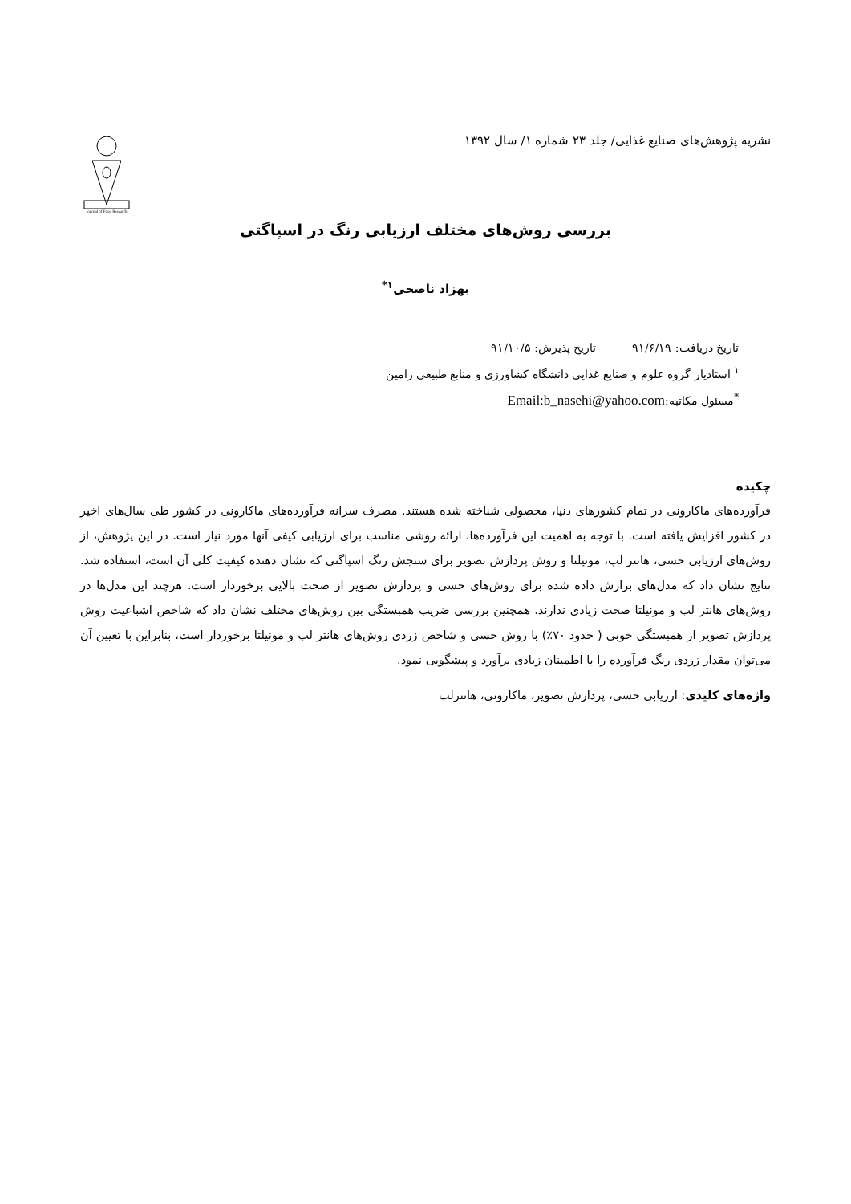نشریه پژوهش‌های صنایع غذایی/ جلد ۲۳ شماره ۱/ سال ۱۳۹۲
Journal of Food Research
بررسی روش‌های مختلف ارزیابی رنگ در اسپاگتی
بهزاد ناصحی<sup>۱*</sup>
تاریخ دریافت: ۹۱/۶/۱۹ تاریخ پذیرش: ۹۱/۱۰/۵
<sup>۱</sup> استادیار گروه علوم و صنایع غذایی دانشگاه کشاورزی و منابع طبیعی رامین
<sup>*</sup> مسئول مکاتبه:Email:b_nasehi@yahoo.com
چکیده
فرآورده‌های ماکارونی در تمام کشورهای دنیا، محصولی شناخته شده هستند. مصرف سرانه فرآورده‌های ماکارونی در کشور طی سال‌های اخیر در کشور افزایش یافته است. با توجه به اهمیت این فرآورده‌ها، ارائه روشی مناسب برای ارزیابی کیفی آنها مورد نیاز است. در این پژوهش، از روش‌های ارزیابی حسی، هانتر لب، مونیلتا و روش پردازش تصویر برای سنجش رنگ اسپاگتی که نشان دهنده کیفیت کلی آن است، استفاده شد. نتایج نشان داد که مدل‌های برازش داده شده برای روش‌های حسی و پردازش تصویر از صحت بالایی برخوردار است. هرچند این مدل‌ها در روش‌های هانتر لب و مونیلتا صحت زیادی ندارند. همچنین بررسی ضریب همبستگی بین روش‌های مختلف نشان داد که شاخص اشباعیت روش پردازش تصویر از همبستگی خوبی ( حدود ۷۰٪) با روش حسی و شاخص زردی روش‌های هانتر لب و مونیلتا برخوردار است، بنابراین با تعیین آن می‌توان مقدار زردی رنگ فرآورده را با اطمینان زیادی برآورد و پیشگویی نمود.
واژه‌های کلیدی: ارزیابی حسی، پردازش تصویر، ماکارونی، هانترلب